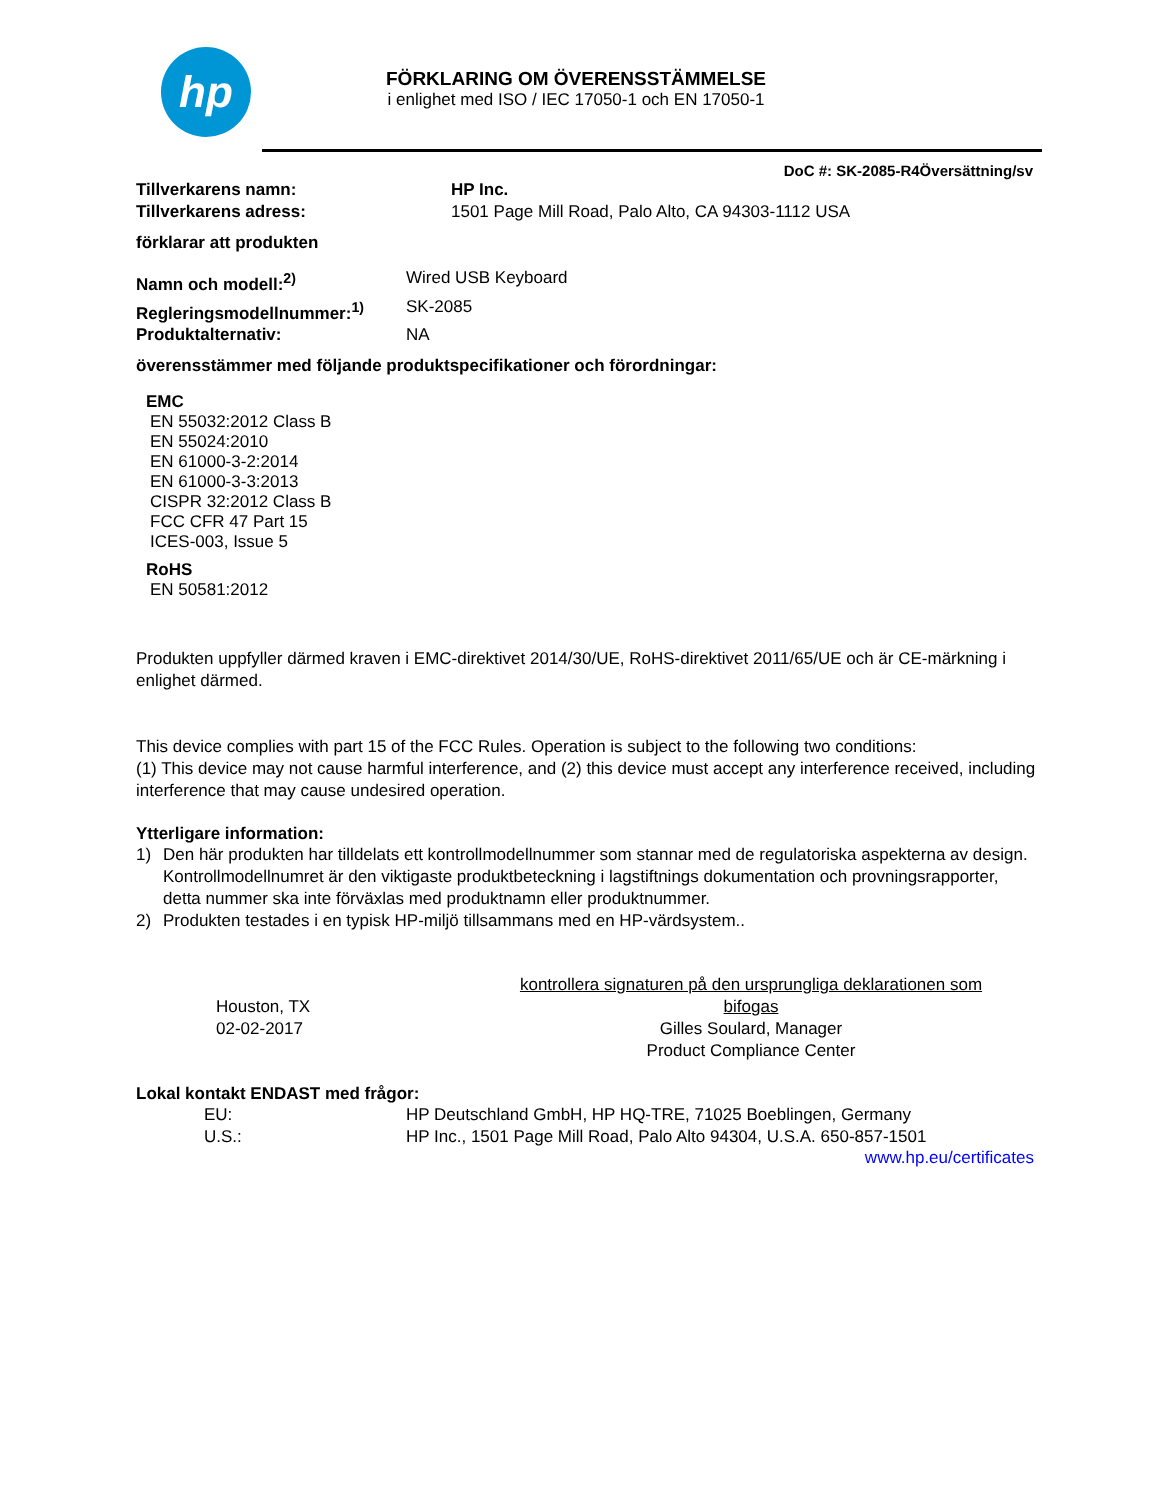hp
FÖRKLARING OM ÖVERENSSTÄMMELSE
i enlighet med ISO / IEC 17050-1 och EN 17050-1
DoC #: SK-2085-R4Översättning/sv
Tillverkarens namn: HP Inc.
Tillverkarens adress: 1501 Page Mill Road, Palo Alto, CA 94303-1112 USA
förklarar att produkten
Namn och modell:<sup>2)</sup> Wired USB Keyboard
Regleringsmodellnummer:<sup>1)</sup> SK-2085
Produktalternativ: NA
överensstämmer med följande produktspecifikationer och förordningar:
EMC
EN 55032:2012 Class B
EN 55024:2010
EN 61000-3-2:2014
EN 61000-3-3:2013
CISPR 32:2012 Class B
FCC CFR 47 Part 15
ICES-003, Issue 5
RoHS
EN 50581:2012
Produkten uppfyller därmed kraven i EMC-direktivet 2014/30/UE, RoHS-direktivet 2011/65/UE och är CE-märkning i enlighet därmed.
This device complies with part 15 of the FCC Rules. Operation is subject to the following two conditions:
(1) This device may not cause harmful interference, and (2) this device must accept any interference received, including interference that may cause undesired operation.
Ytterligare information:
1) Den här produkten har tilldelats ett kontrollmodellnummer som stannar med de regulatoriska aspekterna av design. Kontrollmodellnumret är den viktigaste produktbeteckning i lagstiftnings dokumentation och provningsrapporter, detta nummer ska inte förväxlas med produktnamn eller produktnummer.
2) Produkten testades i en typisk HP-miljö tillsammans med en HP-värdsystem..
Houston, TX
02-02-2017
kontrollera signaturen på den ursprungliga deklarationen som bifogas
Gilles Soulard, Manager
Product Compliance Center
Lokal kontakt ENDAST med frågor:
EU: HP Deutschland GmbH, HP HQ-TRE, 71025 Boeblingen, Germany
U.S.: HP Inc., 1501 Page Mill Road, Palo Alto 94304, U.S.A. 650-857-1501
www.hp.eu/certificates